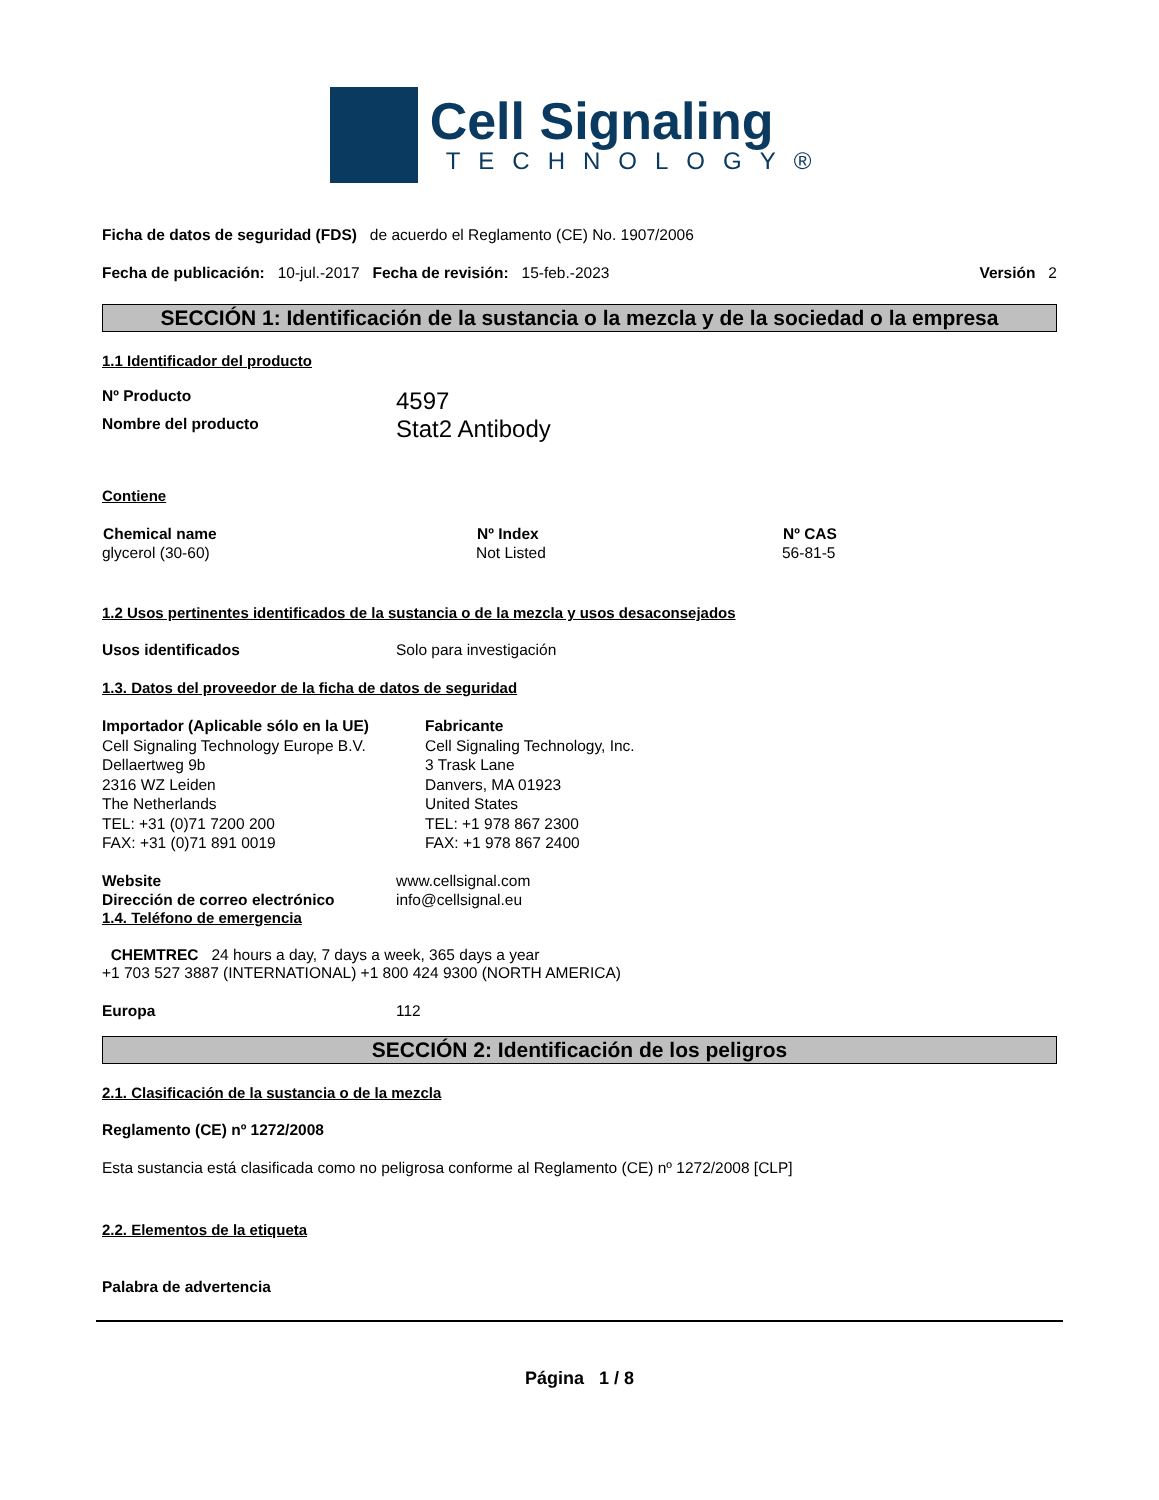Cell Signaling
TECHNOLOGY®
Ficha de datos de seguridad (FDS) de acuerdo el Reglamento (CE) No. 1907/2006
Fecha de publicación: 10-jul.-2017 Fecha de revisión: 15-feb.-2023 Versión 2
SECCIÓN 1: Identificación de la sustancia o la mezcla y de la sociedad o la empresa
1.1 Identificador del producto
| Nº Producto | 4597 |
| Nombre del producto | Stat2 Antibody |
Contiene
| Chemical name | Nº Index | Nº CAS |
| --- | --- | --- |
| glycerol (30-60) | Not Listed | 56-81-5 |
1.2 Usos pertinentes identificados de la sustancia o de la mezcla y usos desaconsejados
| Usos identificados | Solo para investigación |
1.3. Datos del proveedor de la ficha de datos de seguridad
| Importador (Aplicable sólo en la UE) Cell Signaling Technology Europe B.V. Dellaertweg 9b 2316 WZ Leiden The Netherlands TEL: +31 (0)71 7200 200 FAX: +31 (0)71 891 0019 | Fabricante Cell Signaling Technology, Inc. 3 Trask Lane Danvers, MA 01923 United States TEL: +1 978 867 2300 FAX: +1 978 867 2400 |
| Website | www.cellsignal.com |
| Dirección de correo electrónico | info@cellsignal.eu |
1.4. Teléfono de emergencia
CHEMTREC 24 hours a day, 7 days a week, 365 days a year
+1 703 527 3887 (INTERNATIONAL) +1 800 424 9300 (NORTH AMERICA)
| Europa | 112 |
SECCIÓN 2: Identificación de los peligros
2.1. Clasificación de la sustancia o de la mezcla
Reglamento (CE) nº 1272/2008
Esta sustancia está clasificada como no peligrosa conforme al Reglamento (CE) nº 1272/2008 [CLP]
2.2. Elementos de la etiqueta
Palabra de advertencia
Página 1 / 8